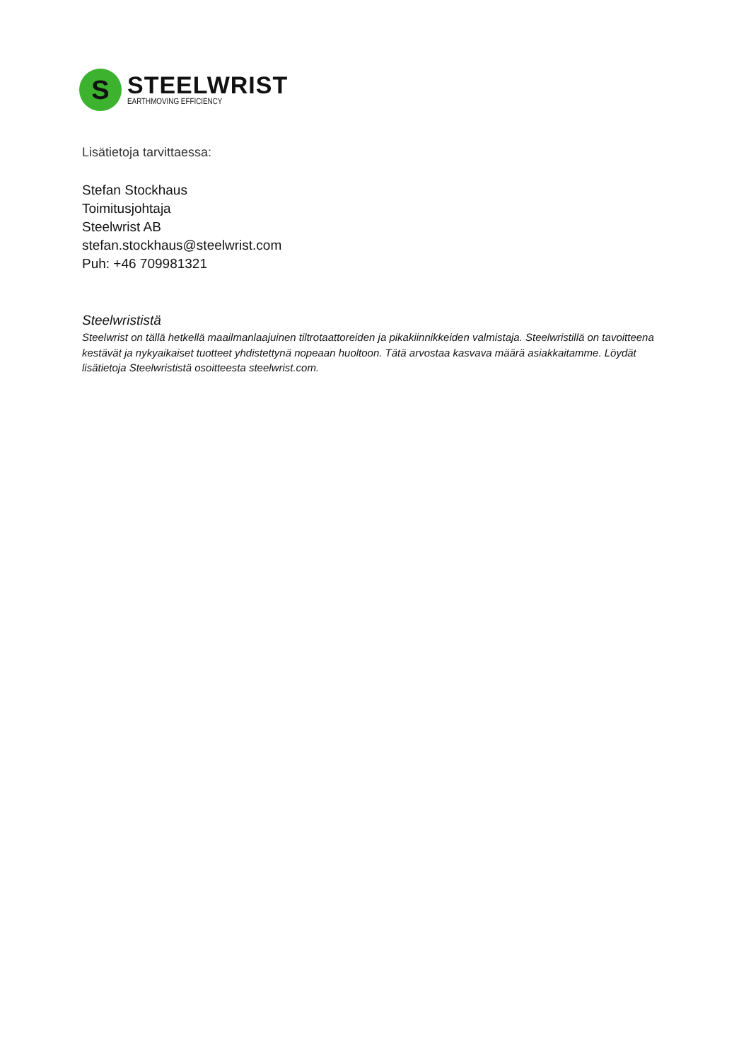S
STEELWRIST
EARTHMOVING EFFICIENCY
Lisätietoja tarvittaessa:
Stefan Stockhaus
Toimitusjohtaja
Steelwrist AB
stefan.stockhaus@steelwrist.com
Puh: +46 709981321
Steelwrististä
Steelwrist on tällä hetkellä maailmanlaajuinen tiltrotaattoreiden ja pikakiinnikkeiden valmistaja. Steelwristillä on tavoitteena kestävät ja nykyaikaiset tuotteet yhdistettynä nopeaan huoltoon. Tätä arvostaa kasvava määrä asiakkaitamme. Löydät lisätietoja Steelwrististä osoitteesta steelwrist.com.